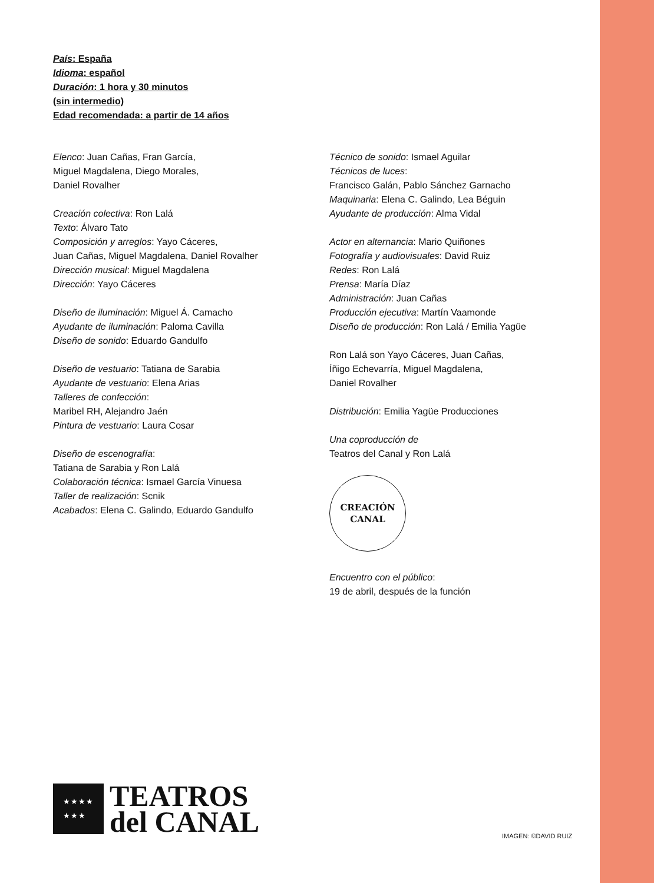País: España
Idioma: español
Duración: 1 hora y 30 minutos
(sin intermedio)
Edad recomendada: a partir de 14 años
Elenco: Juan Cañas, Fran García,
Miguel Magdalena, Diego Morales,
Daniel Rovalher
Creación colectiva: Ron Lalá
Texto: Álvaro Tato
Composición y arreglos: Yayo Cáceres,
Juan Cañas, Miguel Magdalena, Daniel Rovalher
Dirección musical: Miguel Magdalena
Dirección: Yayo Cáceres
Diseño de iluminación: Miguel Á. Camacho
Ayudante de iluminación: Paloma Cavilla
Diseño de sonido: Eduardo Gandulfo
Diseño de vestuario: Tatiana de Sarabia
Ayudante de vestuario: Elena Arias
Talleres de confección:
Maribel RH, Alejandro Jaén
Pintura de vestuario: Laura Cosar
Diseño de escenografía:
Tatiana de Sarabia y Ron Lalá
Colaboración técnica: Ismael García Vinuesa
Taller de realización: Scnik
Acabados: Elena C. Galindo, Eduardo Gandulfo
Técnico de sonido: Ismael Aguilar
Técnicos de luces:
Francisco Galán, Pablo Sánchez Garnacho
Maquinaria: Elena C. Galindo, Lea Béguin
Ayudante de producción: Alma Vidal
Actor en alternancia: Mario Quiñones
Fotografía y audiovisuales: David Ruiz
Redes: Ron Lalá
Prensa: María Díaz
Administración: Juan Cañas
Producción ejecutiva: Martín Vaamonde
Diseño de producción: Ron Lalá / Emilia Yagüe
Ron Lalá son Yayo Cáceres, Juan Cañas,
Íñigo Echevarría, Miguel Magdalena,
Daniel Rovalher
Distribución: Emilia Yagüe Producciones
Una coproducción de
Teatros del Canal y Ron Lalá
CREACIÓN
CANAL
Encuentro con el público:
19 de abril, después de la función
★★★★
★★★
TEATROS
del CANAL
IMAGEN: ©DAVID RUIZ